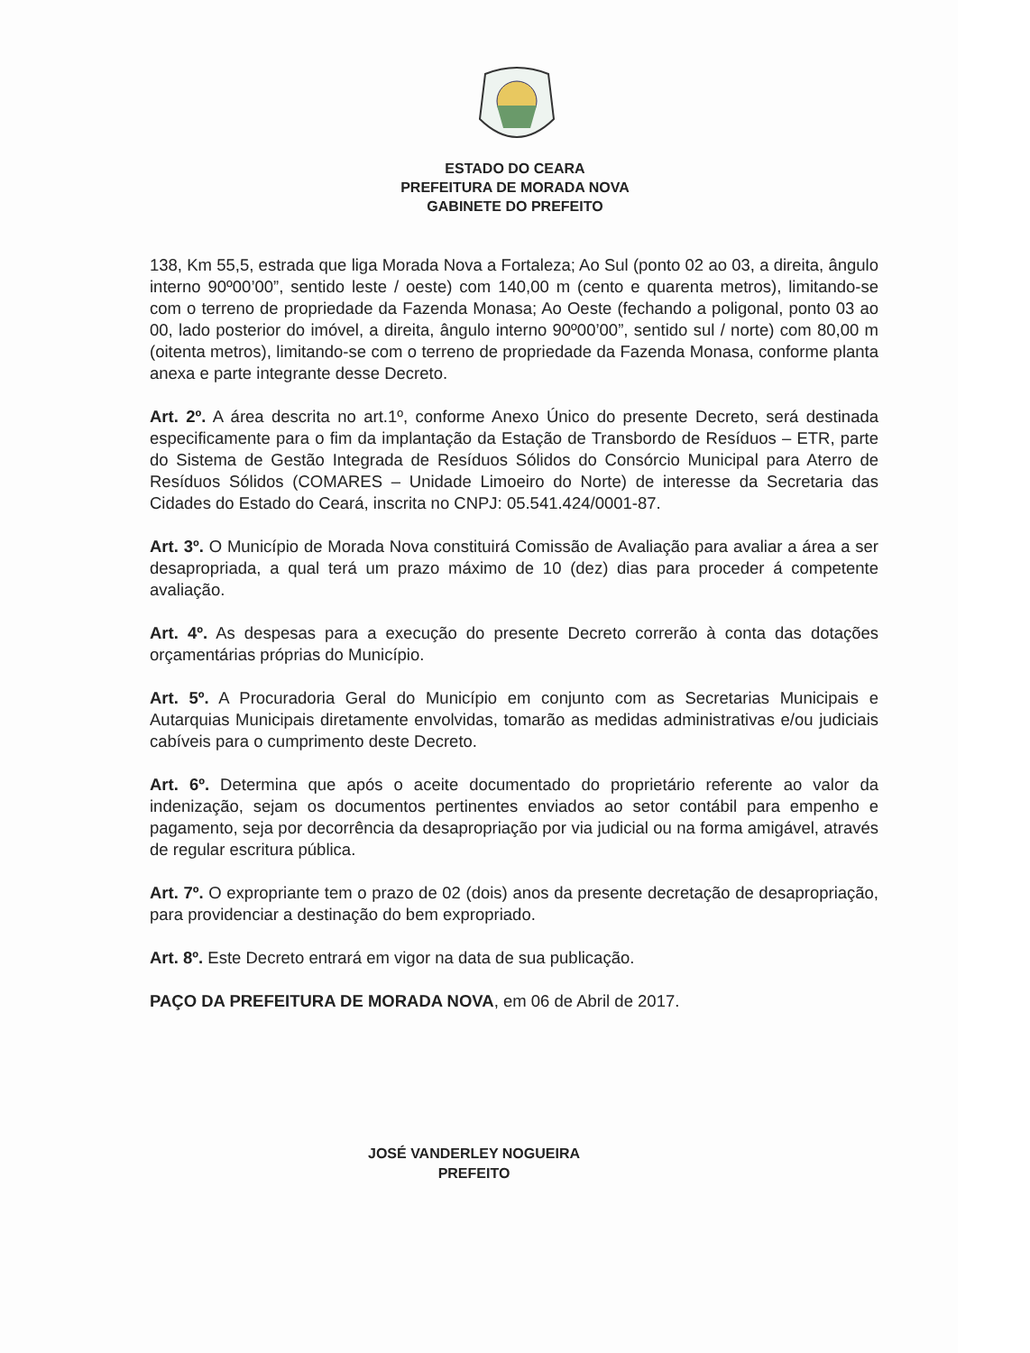ESTADO DO CEARA
PREFEITURA DE MORADA NOVA
GABINETE DO PREFEITO
138, Km 55,5, estrada que liga Morada Nova a Fortaleza; Ao Sul (ponto 02 ao 03, a direita, ângulo interno 90º00’00”, sentido leste / oeste) com 140,00 m (cento e quarenta metros), limitando-se com o terreno de propriedade da Fazenda Monasa; Ao Oeste (fechando a poligonal, ponto 03 ao 00, lado posterior do imóvel, a direita, ângulo interno 90º00’00”, sentido sul / norte) com 80,00 m (oitenta metros), limitando-se com o terreno de propriedade da Fazenda Monasa, conforme planta anexa e parte integrante desse Decreto.
Art. 2º. A área descrita no art.1º, conforme Anexo Único do presente Decreto, será destinada especificamente para o fim da implantação da Estação de Transbordo de Resíduos – ETR, parte do Sistema de Gestão Integrada de Resíduos Sólidos do Consórcio Municipal para Aterro de Resíduos Sólidos (COMARES – Unidade Limoeiro do Norte) de interesse da Secretaria das Cidades do Estado do Ceará, inscrita no CNPJ: 05.541.424/0001-87.
Art. 3º. O Município de Morada Nova constituirá Comissão de Avaliação para avaliar a área a ser desapropriada, a qual terá um prazo máximo de 10 (dez) dias para proceder á competente avaliação.
Art. 4º. As despesas para a execução do presente Decreto correrão à conta das dotações orçamentárias próprias do Município.
Art. 5º. A Procuradoria Geral do Município em conjunto com as Secretarias Municipais e Autarquias Municipais diretamente envolvidas, tomarão as medidas administrativas e/ou judiciais cabíveis para o cumprimento deste Decreto.
Art. 6º. Determina que após o aceite documentado do proprietário referente ao valor da indenização, sejam os documentos pertinentes enviados ao setor contábil para empenho e pagamento, seja por decorrência da desapropriação por via judicial ou na forma amigável, através de regular escritura pública.
Art. 7º. O expropriante tem o prazo de 02 (dois) anos da presente decretação de desapropriação, para providenciar a destinação do bem expropriado.
Art. 8º. Este Decreto entrará em vigor na data de sua publicação.
PAÇO DA PREFEITURA DE MORADA NOVA, em 06 de Abril de 2017.
JOSÉ VANDERLEY NOGUEIRA
PREFEITO